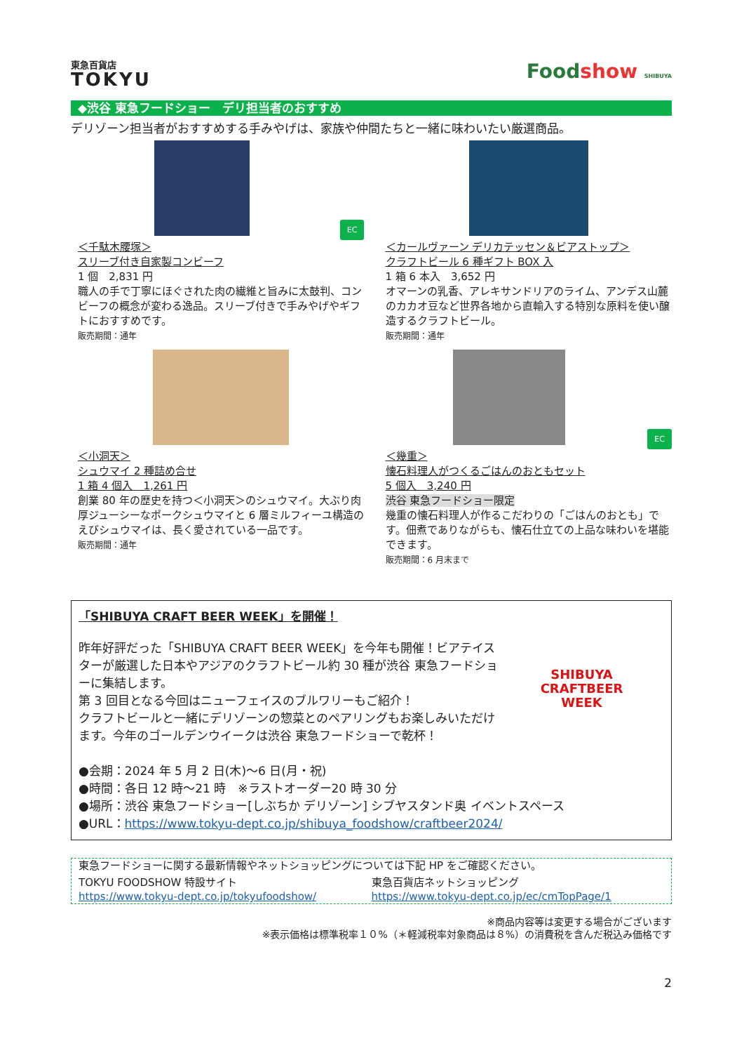東急百貨店
TOKYU
Foodshow SHIBUYA
◆渋谷 東急フードショー　デリ担当者のおすすめ
デリゾーン担当者がおすすめする手みやげは、家族や仲間たちと一緒に味わいたい厳選商品。
EC
＜千駄木腰塚＞
スリーブ付き自家製コンビーフ
1 個　2,831 円
職人の手で丁寧にほぐされた肉の繊維と旨みに太鼓判、コンビーフの概念が変わる逸品。スリーブ付きで手みやげやギフトにおすすめです。
販売期間：通年
＜カールヴァーン デリカテッセン＆ビアストップ＞
クラフトビール 6 種ギフト BOX 入
1 箱 6 本入　3,652 円
オマーンの乳香、アレキサンドリアのライム、アンデス山麓のカカオ豆など世界各地から直輸入する特別な原料を使い醸造するクラフトビール。
販売期間：通年
＜小洞天＞
シュウマイ 2 種詰め合せ
1 箱 4 個入　1,261 円
創業 80 年の歴史を持つ＜小洞天＞のシュウマイ。大ぶり肉厚ジューシーなポークシュウマイと 6 層ミルフィーユ構造のえびシュウマイは、長く愛されている一品です。
販売期間：通年
EC
＜幾重＞
懐石料理人がつくるごはんのおともセット
5 個入　3,240 円
渋谷 東急フードショー限定
幾重の懐石料理人が作るこだわりの「ごはんのおとも」です。佃煮でありながらも、懐石仕立ての上品な味わいを堪能できます。
販売期間：6 月末まで
「SHIBUYA CRAFT BEER WEEK」を開催！
昨年好評だった「SHIBUYA CRAFT BEER WEEK」を今年も開催！ビアテイスターが厳選した日本やアジアのクラフトビール約 30 種が渋谷 東急フードショーに集結します。
第 3 回目となる今回はニューフェイスのブルワリーもご紹介！
クラフトビールと一緒にデリゾーンの惣菜とのペアリングもお楽しみいただけます。今年のゴールデンウイークは渋谷 東急フードショーで乾杯！
SHIBUYA
CRAFTBEER
WEEK
●会期：2024 年 5 月 2 日(木)～6 日(月・祝)
●時間：各日 12 時～21 時　※ラストオーダー20 時 30 分
●場所：渋谷 東急フードショー[しぶちか デリゾーン] シブヤスタンド奥 イベントスペース
●URL：https://www.tokyu-dept.co.jp/shibuya_foodshow/craftbeer2024/
東急フードショーに関する最新情報やネットショッピングについては下記 HP をご確認ください。
TOKYU FOODSHOW 特設サイト
https://www.tokyu-dept.co.jp/tokyufoodshow/
東急百貨店ネットショッピング
https://www.tokyu-dept.co.jp/ec/cmTopPage/1
※商品内容等は変更する場合がございます
※表示価格は標準税率１０%（＊軽減税率対象商品は８%）の消費税を含んだ税込み価格です
2